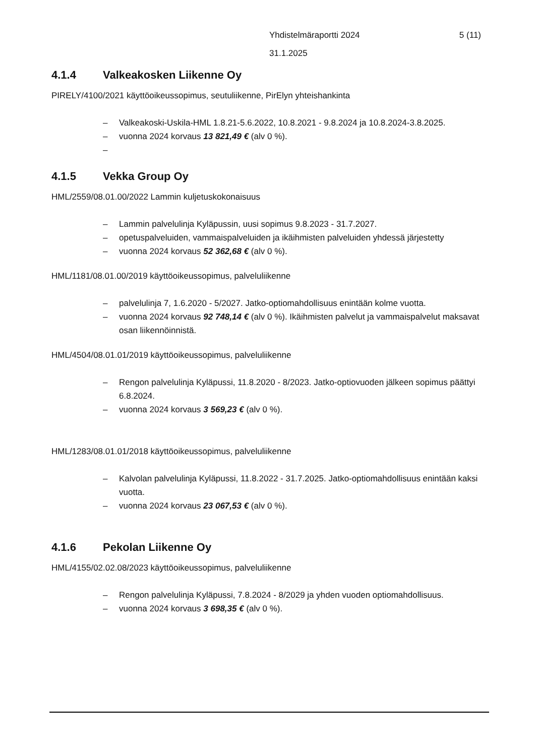Yhdistelmäraportti 2024 5 (11)
31.1.2025
4.1.4 Valkeakosken Liikenne Oy
PIRELY/4100/2021 käyttöoikeussopimus, seutuliikenne, PirElyn yhteishankinta
– Valkeakoski-Uskila-HML 1.8.21-5.6.2022, 10.8.2021 - 9.8.2024 ja 10.8.2024-3.8.2025.
– vuonna 2024 korvaus 13 821,49 € (alv 0 %).
–
4.1.5 Vekka Group Oy
HML/2559/08.01.00/2022 Lammin kuljetuskokonaisuus
– Lammin palvelulinja Kyläpussin, uusi sopimus 9.8.2023 - 31.7.2027.
– opetuspalveluiden, vammaispalveluiden ja ikäihmisten palveluiden yhdessä järjestetty
– vuonna 2024 korvaus 52 362,68 € (alv 0 %).
HML/1181/08.01.00/2019 käyttöoikeussopimus, palveluliikenne
– palvelulinja 7, 1.6.2020 - 5/2027. Jatko-optiomahdollisuus enintään kolme vuotta.
– vuonna 2024 korvaus 92 748,14 € (alv 0 %). Ikäihmisten palvelut ja vammaispalvelut maksavat osan liikennöinnistä.
HML/4504/08.01.01/2019 käyttöoikeussopimus, palveluliikenne
– Rengon palvelulinja Kyläpussi, 11.8.2020 - 8/2023. Jatko-optiovuoden jälkeen sopimus päättyi 6.8.2024.
– vuonna 2024 korvaus 3 569,23 € (alv 0 %).
HML/1283/08.01.01/2018 käyttöoikeussopimus, palveluliikenne
– Kalvolan palvelulinja Kyläpussi, 11.8.2022 - 31.7.2025. Jatko-optiomahdollisuus enintään kaksi vuotta.
– vuonna 2024 korvaus 23 067,53 € (alv 0 %).
4.1.6 Pekolan Liikenne Oy
HML/4155/02.02.08/2023 käyttöoikeussopimus, palveluliikenne
– Rengon palvelulinja Kyläpussi, 7.8.2024 - 8/2029 ja yhden vuoden optiomahdollisuus.
– vuonna 2024 korvaus 3 698,35 € (alv 0 %).